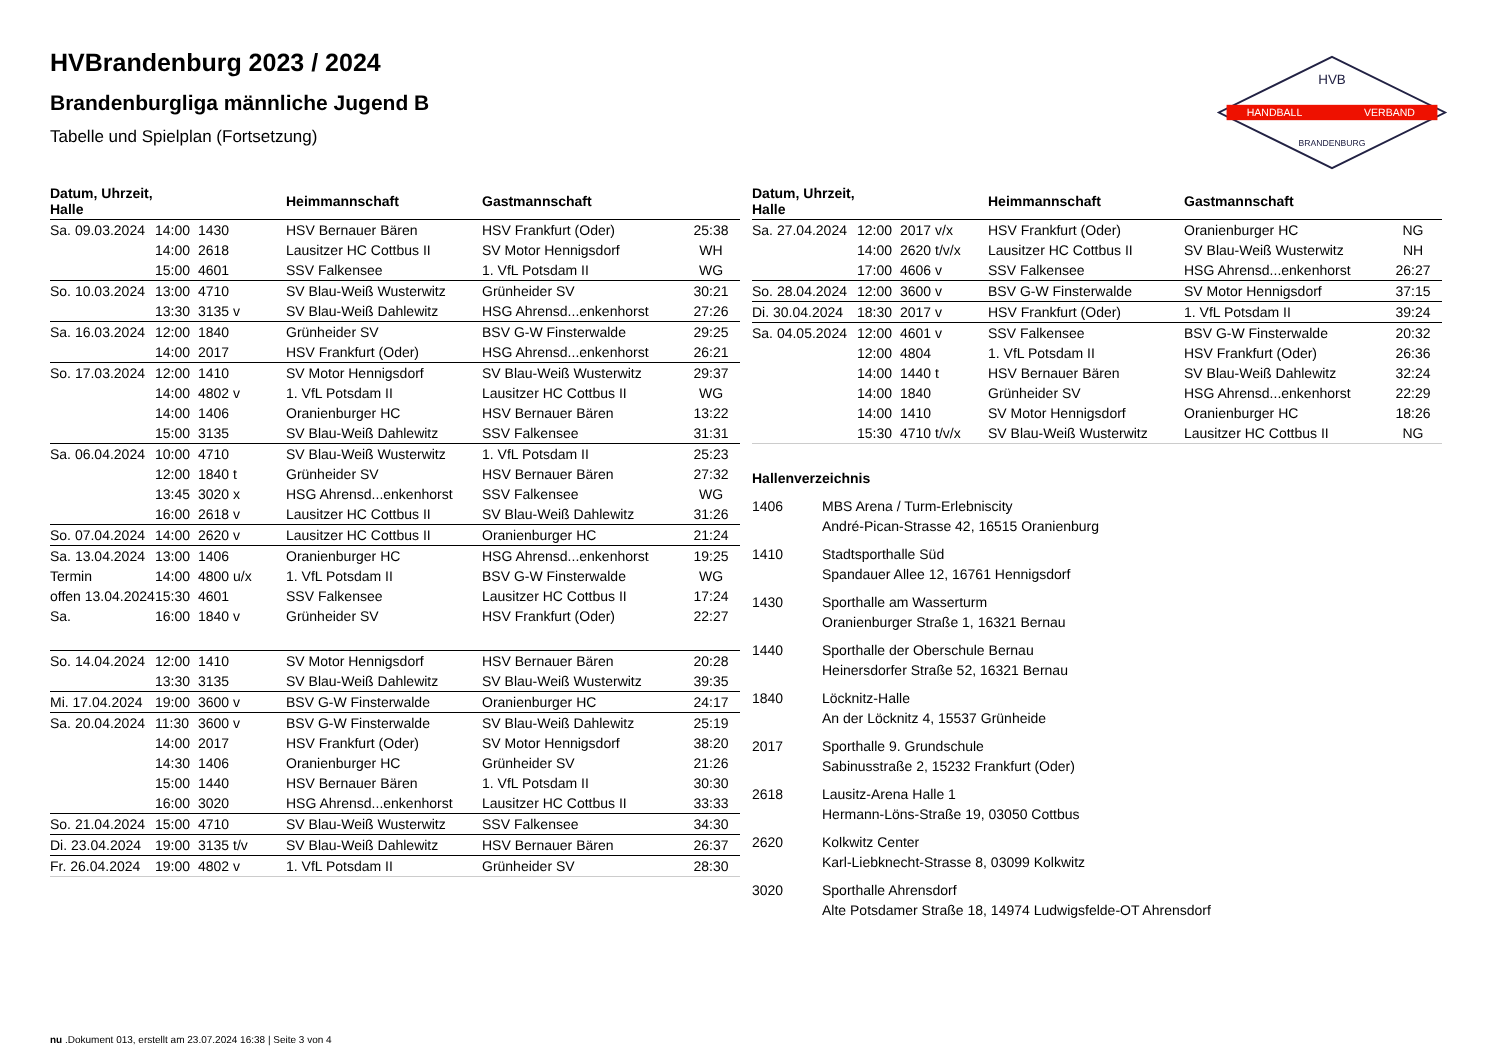HANDBALL
VERBAND
HVB
BRANDENBURG
HVBrandenburg 2023 / 2024
Brandenburgliga männliche Jugend B
Tabelle und Spielplan (Fortsetzung)
| Datum, Uhrzeit, Halle | | | Heimmannschaft | Gastmannschaft | |
| --- | --- | --- | --- | --- | --- |
| Sa. 09.03.2024 | 14:00 | 1430 | HSV Bernauer Bären | HSV Frankfurt (Oder) | 25:38 |
| | 14:00 | 2618 | Lausitzer HC Cottbus II | SV Motor Hennigsdorf | WH |
| | 15:00 | 4601 | SSV Falkensee | 1. VfL Potsdam II | WG |
| So. 10.03.2024 | 13:00 | 4710 | SV Blau-Weiß Wusterwitz | Grünheider SV | 30:21 |
| | 13:30 | 3135 v | SV Blau-Weiß Dahlewitz | HSG Ahrensd...enkenhorst | 27:26 |
| Sa. 16.03.2024 | 12:00 | 1840 | Grünheider SV | BSV G-W Finsterwalde | 29:25 |
| | 14:00 | 2017 | HSV Frankfurt (Oder) | HSG Ahrensd...enkenhorst | 26:21 |
| So. 17.03.2024 | 12:00 | 1410 | SV Motor Hennigsdorf | SV Blau-Weiß Wusterwitz | 29:37 |
| | 14:00 | 4802 v | 1. VfL Potsdam II | Lausitzer HC Cottbus II | WG |
| | 14:00 | 1406 | Oranienburger HC | HSV Bernauer Bären | 13:22 |
| | 15:00 | 3135 | SV Blau-Weiß Dahlewitz | SSV Falkensee | 31:31 |
| Sa. 06.04.2024 | 10:00 | 4710 | SV Blau-Weiß Wusterwitz | 1. VfL Potsdam II | 25:23 |
| | 12:00 | 1840 t | Grünheider SV | HSV Bernauer Bären | 27:32 |
| | 13:45 | 3020 x | HSG Ahrensd...enkenhorst | SSV Falkensee | WG |
| | 16:00 | 2618 v | Lausitzer HC Cottbus II | SV Blau-Weiß Dahlewitz | 31:26 |
| So. 07.04.2024 | 14:00 | 2620 v | Lausitzer HC Cottbus II | Oranienburger HC | 21:24 |
| Sa. 13.04.2024 | 13:00 | 1406 | Oranienburger HC | HSG Ahrensd...enkenhorst | 19:25 |
| Termin | 14:00 | 4800 u/x | 1. VfL Potsdam II | BSV G-W Finsterwalde | WG |
| offen 13.04.2024 | 15:30 | 4601 | SSV Falkensee | Lausitzer HC Cottbus II | 17:24 |
| Sa. | 16:00 | 1840 v | Grünheider SV | HSV Frankfurt (Oder) | 22:27 |
| So. 14.04.2024 | 12:00 | 1410 | SV Motor Hennigsdorf | HSV Bernauer Bären | 20:28 |
| | 13:30 | 3135 | SV Blau-Weiß Dahlewitz | SV Blau-Weiß Wusterwitz | 39:35 |
| Mi. 17.04.2024 | 19:00 | 3600 v | BSV G-W Finsterwalde | Oranienburger HC | 24:17 |
| Sa. 20.04.2024 | 11:30 | 3600 v | BSV G-W Finsterwalde | SV Blau-Weiß Dahlewitz | 25:19 |
| | 14:00 | 2017 | HSV Frankfurt (Oder) | SV Motor Hennigsdorf | 38:20 |
| | 14:30 | 1406 | Oranienburger HC | Grünheider SV | 21:26 |
| | 15:00 | 1440 | HSV Bernauer Bären | 1. VfL Potsdam II | 30:30 |
| | 16:00 | 3020 | HSG Ahrensd...enkenhorst | Lausitzer HC Cottbus II | 33:33 |
| So. 21.04.2024 | 15:00 | 4710 | SV Blau-Weiß Wusterwitz | SSV Falkensee | 34:30 |
| Di. 23.04.2024 | 19:00 | 3135 t/v | SV Blau-Weiß Dahlewitz | HSV Bernauer Bären | 26:37 |
| Fr. 26.04.2024 | 19:00 | 4802 v | 1. VfL Potsdam II | Grünheider SV | 28:30 |
| Datum, Uhrzeit, Halle | | | Heimmannschaft | Gastmannschaft | |
| --- | --- | --- | --- | --- | --- |
| Sa. 27.04.2024 | 12:00 | 2017 v/x | HSV Frankfurt (Oder) | Oranienburger HC | NG |
| | 14:00 | 2620 t/v/x | Lausitzer HC Cottbus II | SV Blau-Weiß Wusterwitz | NH |
| | 17:00 | 4606 v | SSV Falkensee | HSG Ahrensd...enkenhorst | 26:27 |
| So. 28.04.2024 | 12:00 | 3600 v | BSV G-W Finsterwalde | SV Motor Hennigsdorf | 37:15 |
| Di. 30.04.2024 | 18:30 | 2017 v | HSV Frankfurt (Oder) | 1. VfL Potsdam II | 39:24 |
| Sa. 04.05.2024 | 12:00 | 4601 v | SSV Falkensee | BSV G-W Finsterwalde | 20:32 |
| | 12:00 | 4804 | 1. VfL Potsdam II | HSV Frankfurt (Oder) | 26:36 |
| | 14:00 | 1440 t | HSV Bernauer Bären | SV Blau-Weiß Dahlewitz | 32:24 |
| | 14:00 | 1840 | Grünheider SV | HSG Ahrensd...enkenhorst | 22:29 |
| | 14:00 | 1410 | SV Motor Hennigsdorf | Oranienburger HC | 18:26 |
| | 15:30 | 4710 t/v/x | SV Blau-Weiß Wusterwitz | Lausitzer HC Cottbus II | NG |
Hallenverzeichnis
1406 MBS Arena / Turm-Erlebniscity
André-Pican-Strasse 42, 16515 Oranienburg
1410 Stadtsporthalle Süd
Spandauer Allee 12, 16761 Hennigsdorf
1430 Sporthalle am Wasserturm
Oranienburger Straße 1, 16321 Bernau
1440 Sporthalle der Oberschule Bernau
Heinersdorfer Straße 52, 16321 Bernau
1840 Löcknitz-Halle
An der Löcknitz 4, 15537 Grünheide
2017 Sporthalle 9. Grundschule
Sabinusstraße 2, 15232 Frankfurt (Oder)
2618 Lausitz-Arena Halle 1
Hermann-Löns-Straße 19, 03050 Cottbus
2620 Kolkwitz Center
Karl-Liebknecht-Strasse 8, 03099 Kolkwitz
3020 Sporthalle Ahrensdorf
Alte Potsdamer Straße 18, 14974 Ludwigsfelde-OT Ahrensdorf
nu .Dokument 013, erstellt am 23.07.2024 16:38 | Seite 3 von 4